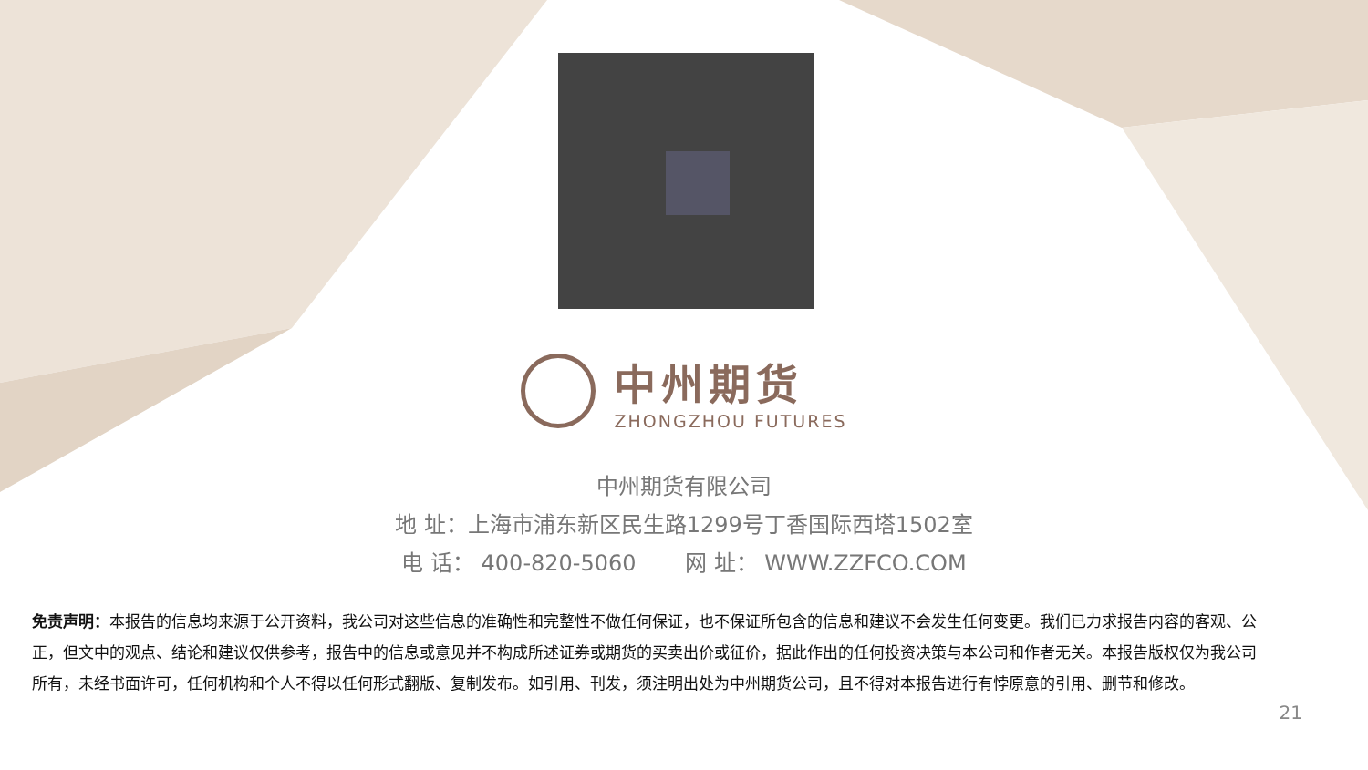中州期货
ZHONGZHOU FUTURES
中州期货有限公司
地 址：上海市浦东新区民生路1299号丁香国际西塔1502室
电 话： 400-820-5060 网 址： WWW.ZZFCO.COM
免责声明：本报告的信息均来源于公开资料，我公司对这些信息的准确性和完整性不做任何保证，也不保证所包含的信息和建议不会发生任何变更。我们已力求报告内容的客观、公正，但文中的观点、结论和建议仅供参考，报告中的信息或意见并不构成所述证券或期货的买卖出价或征价，据此作出的任何投资决策与本公司和作者无关。本报告版权仅为我公司所有，未经书面许可，任何机构和个人不得以任何形式翻版、复制发布。如引用、刊发，须注明出处为中州期货公司，且不得对本报告进行有悖原意的引用、删节和修改。
21